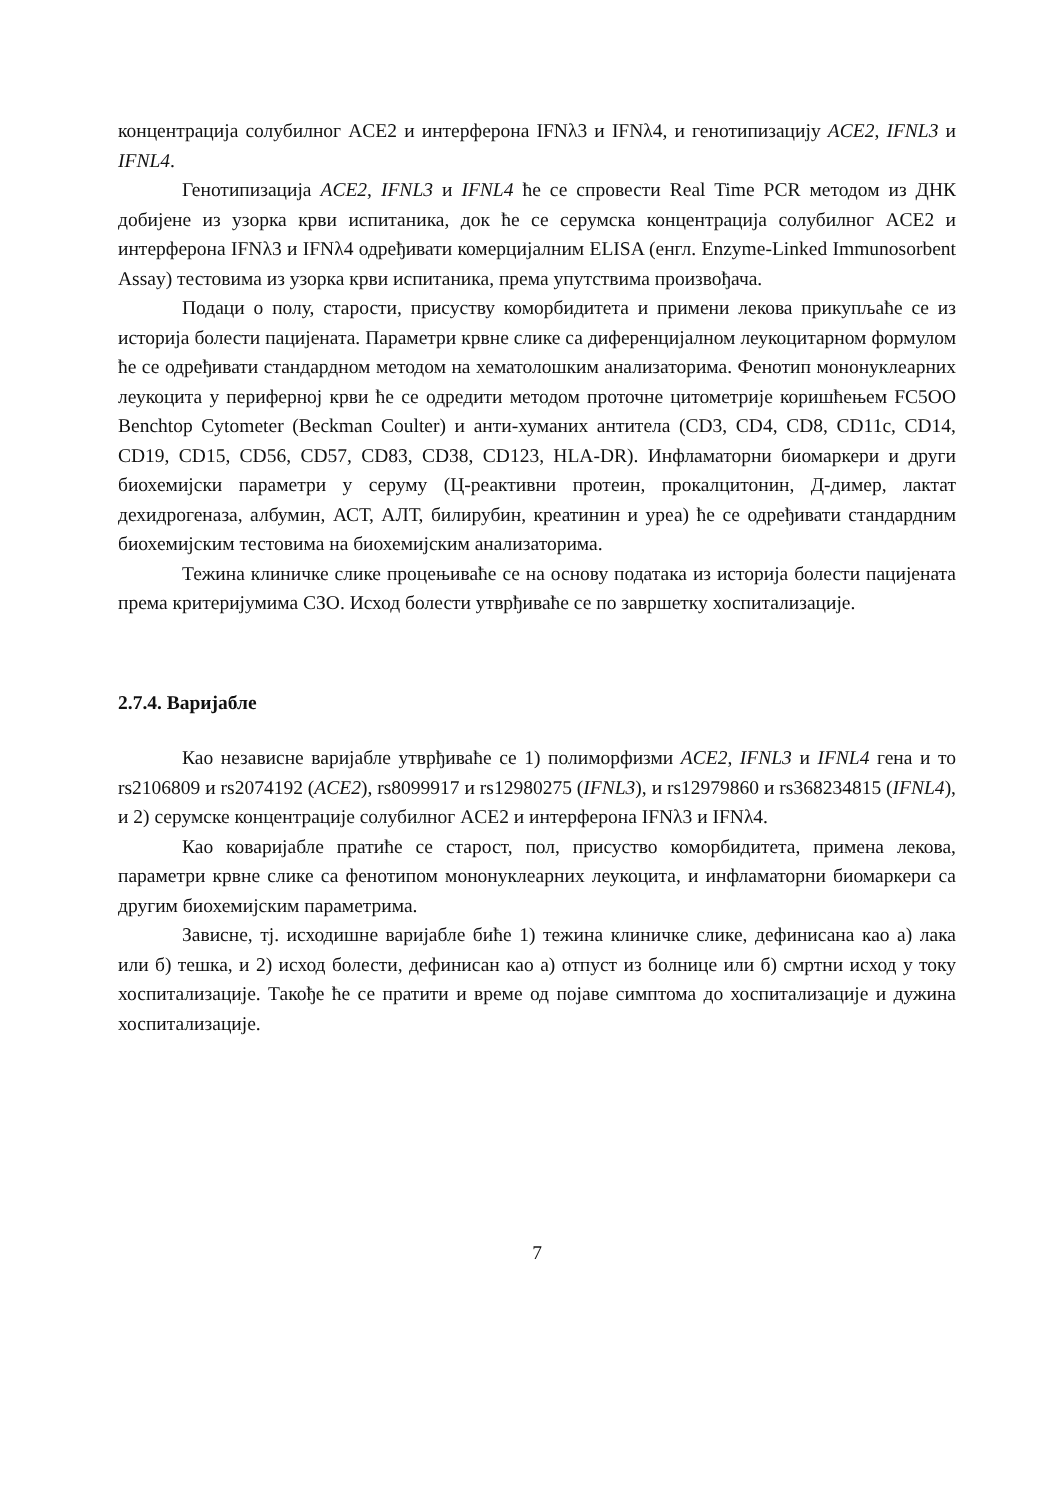концентрација солубилног ACE2 и интерферона IFNλ3 и IFNλ4, и генотипизацију ACE2, IFNL3 и IFNL4.
Генотипизација ACE2, IFNL3 и IFNL4 ће се спровести Real Time PCR методом из ДНК добијене из узорка крви испитаника, док ће се серумска концентрација солубилног ACE2 и интерферона IFNλ3 и IFNλ4 одређивати комерцијалним ELISA (енгл. Enzyme-Linked Immunosorbent Assay) тестовима из узорка крви испитаника, према упутствима произвођача.
Подаци о полу, старости, присуству коморбидитета и примени лекова прикупљаће се из историја болести пацијената. Параметри крвне слике са диференцијалном леукоцитарном формулом ће се одређивати стандардном методом на хематолошким анализаторима. Фенотип мононуклеарних леукоцита у периферној крви ће се одредити методом проточне цитометрије коришћењем FC5OO Benchtop Cytometer (Beckman Coulter) и анти-хуманих антитела (CD3, CD4, CD8, CD11c, CD14, CD19, CD15, CD56, CD57, CD83, CD38, CD123, HLA-DR). Инфламаторни биомаркери и други биохемијски параметри у серуму (Ц-реактивни протеин, прокалцитонин, Д-димер, лактат дехидрогеназа, албумин, АСТ, АЛТ, билирубин, креатинин и уреа) ће се одређивати стандардним биохемијским тестовима на биохемијским анализаторима.
Тежина клиничке слике процењиваће се на основу података из историја болести пацијената према критеријумима СЗО. Исход болести утврђиваће се по завршетку хоспитализације.
2.7.4. Варијабле
Као независне варијабле утврђиваће се 1) полиморфизми ACE2, IFNL3 и IFNL4 гена и то rs2106809 и rs2074192 (ACE2), rs8099917 и rs12980275 (IFNL3), и rs12979860 и rs368234815 (IFNL4), и 2) серумске концентрације солубилног ACE2 и интерферона IFNλ3 и IFNλ4.
Као коваријабле пратиће се старост, пол, присуство коморбидитета, примена лекова, параметри крвне слике са фенотипом мононуклеарних леукоцита, и инфламаторни биомаркери са другим биохемијским параметрима.
Зависне, тј. исходишне варијабле биће 1) тежина клиничке слике, дефинисана као а) лака или б) тешка, и 2) исход болести, дефинисан као а) отпуст из болнице или б) смртни исход у току хоспитализације. Такође ће се пратити и време од појаве симптома до хоспитализације и дужина хоспитализације.
7